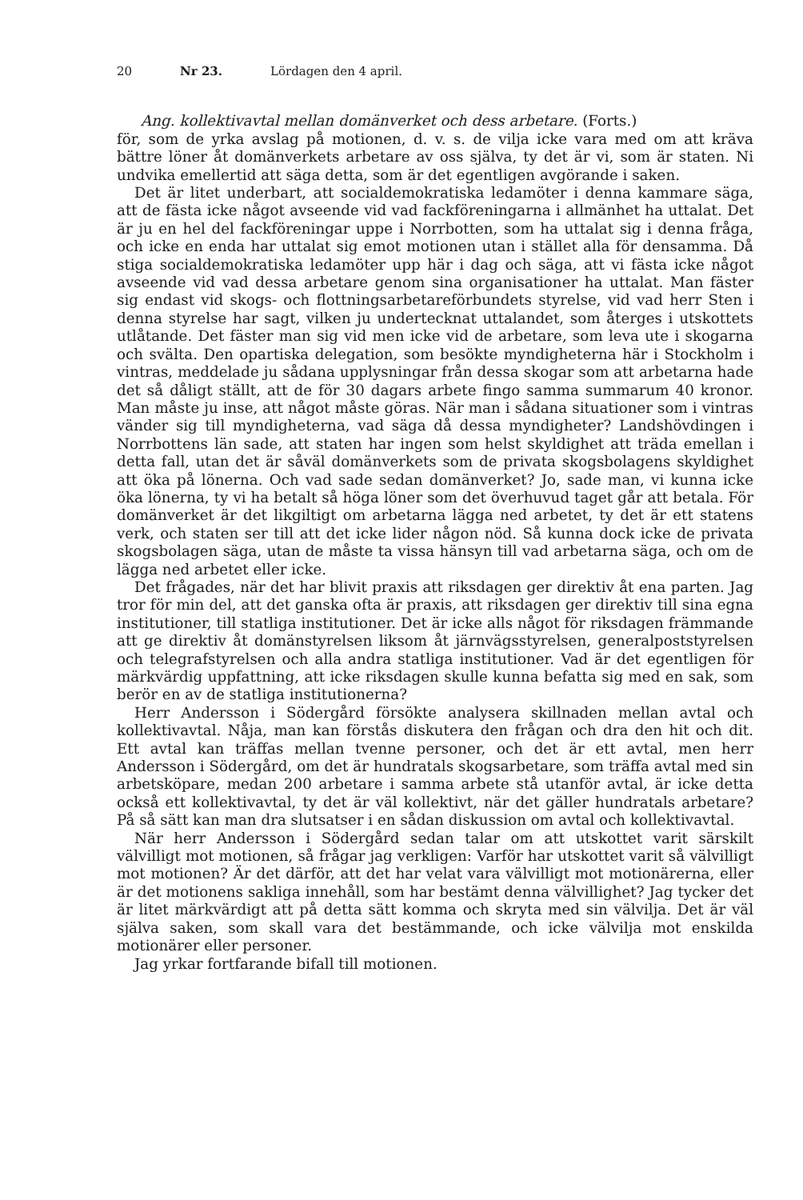20 Nr 23. Lördagen den 4 april.
Ang. kollektivavtal mellan domänverket och dess arbetare. (Forts.)
för, som de yrka avslag på motionen, d. v. s. de vilja icke vara med om att kräva bättre löner åt domänverkets arbetare av oss själva, ty det är vi, som är staten. Ni undvika emellertid att säga detta, som är det egentligen avgörande i saken.
Det är litet underbart, att socialdemokratiska ledamöter i denna kammare säga, att de fästa icke något avseende vid vad fackföreningarna i allmänhet ha uttalat. Det är ju en hel del fackföreningar uppe i Norrbotten, som ha uttalat sig i denna fråga, och icke en enda har uttalat sig emot motionen utan i stället alla för densamma. Då stiga socialdemokratiska ledamöter upp här i dag och säga, att vi fästa icke något avseende vid vad dessa arbetare genom sina organisationer ha uttalat. Man fäster sig endast vid skogs- och flottningsarbetareförbundets styrelse, vid vad herr Sten i denna styrelse har sagt, vilken ju undertecknat uttalandet, som återges i utskottets utlåtande. Det fäster man sig vid men icke vid de arbetare, som leva ute i skogarna och svälta. Den opartiska delegation, som besökte myndigheterna här i Stockholm i vintras, meddelade ju sådana upplysningar från dessa skogar som att arbetarna hade det så dåligt ställt, att de för 30 dagars arbete fingo samma summarum 40 kronor. Man måste ju inse, att något måste göras. När man i sådana situationer som i vintras vänder sig till myndigheterna, vad säga då dessa myndigheter? Landshövdingen i Norrbottens län sade, att staten har ingen som helst skyldighet att träda emellan i detta fall, utan det är såväl domänverkets som de privata skogsbolagens skyldighet att öka på lönerna. Och vad sade sedan domänverket? Jo, sade man, vi kunna icke öka lönerna, ty vi ha betalt så höga löner som det överhuvud taget går att betala. För domänverket är det likgiltigt om arbetarna lägga ned arbetet, ty det är ett statens verk, och staten ser till att det icke lider någon nöd. Så kunna dock icke de privata skogsbolagen säga, utan de måste ta vissa hänsyn till vad arbetarna säga, och om de lägga ned arbetet eller icke.
Det frågades, när det har blivit praxis att riksdagen ger direktiv åt ena parten. Jag tror för min del, att det ganska ofta är praxis, att riksdagen ger direktiv till sina egna institutioner, till statliga institutioner. Det är icke alls något för riksdagen främmande att ge direktiv åt domänstyrelsen liksom åt järnvägsstyrelsen, generalpoststyrelsen och telegrafstyrelsen och alla andra statliga institutioner. Vad är det egentligen för märkvärdig uppfattning, att icke riksdagen skulle kunna befatta sig med en sak, som berör en av de statliga institutionerna?
Herr Andersson i Södergård försökte analysera skillnaden mellan avtal och kollektivavtal. Nåja, man kan förstås diskutera den frågan och dra den hit och dit. Ett avtal kan träffas mellan tvenne personer, och det är ett avtal, men herr Andersson i Södergård, om det är hundratals skogsarbetare, som träffa avtal med sin arbetsköpare, medan 200 arbetare i samma arbete stå utanför avtal, är icke detta också ett kollektivavtal, ty det är väl kollektivt, när det gäller hundratals arbetare? På så sätt kan man dra slutsatser i en sådan diskussion om avtal och kollektivavtal.
När herr Andersson i Södergård sedan talar om att utskottet varit särskilt välvilligt mot motionen, så frågar jag verkligen: Varför har utskottet varit så välvilligt mot motionen? Är det därför, att det har velat vara välvilligt mot motionärerna, eller är det motionens sakliga innehåll, som har bestämt denna välvillighet? Jag tycker det är litet märkvärdigt att på detta sätt komma och skryta med sin välvilja. Det är väl själva saken, som skall vara det bestämmande, och icke välvilja mot enskilda motionärer eller personer.
Jag yrkar fortfarande bifall till motionen.